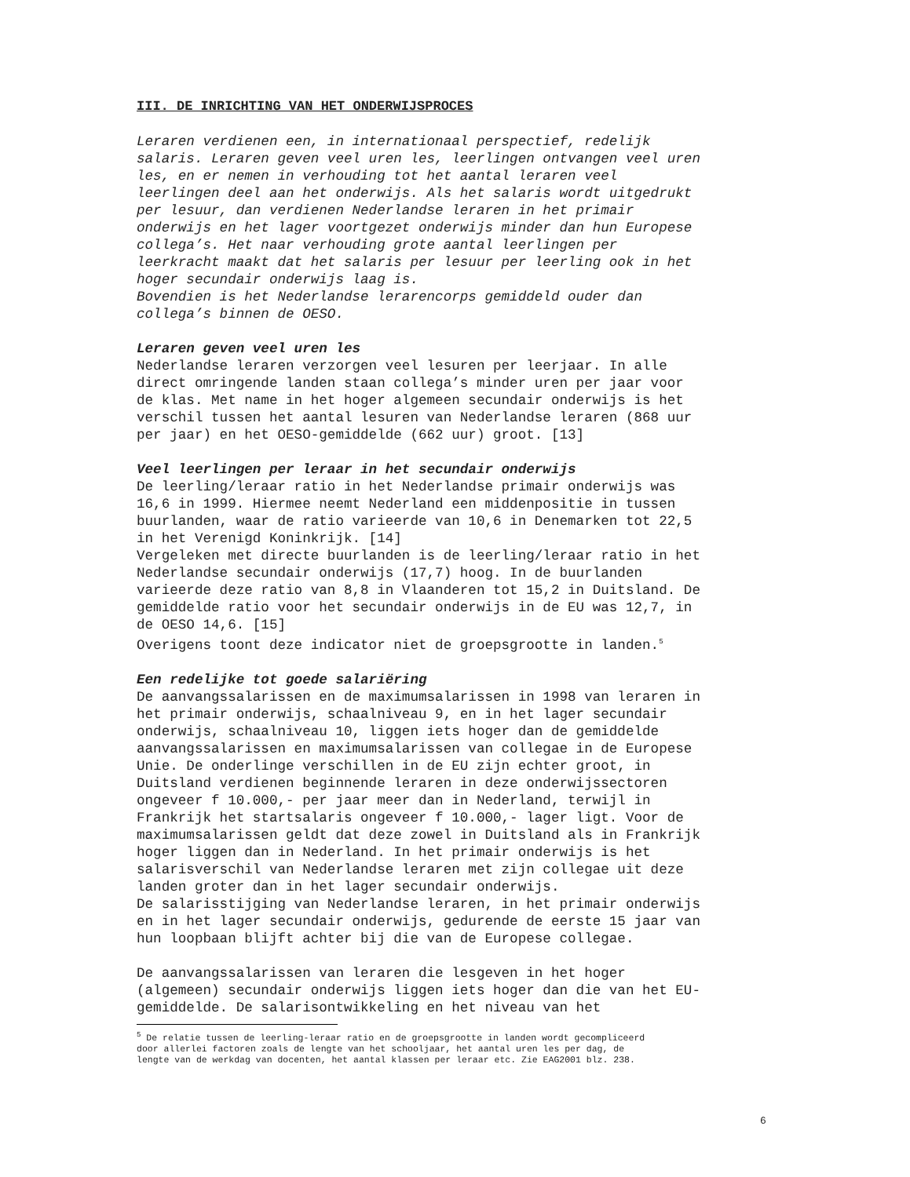III. DE INRICHTING VAN HET ONDERWIJSPROCES
Leraren verdienen een, in internationaal perspectief, redelijk salaris. Leraren geven veel uren les, leerlingen ontvangen veel uren les, en er nemen in verhouding tot het aantal leraren veel leerlingen deel aan het onderwijs. Als het salaris wordt uitgedrukt per lesuur, dan verdienen Nederlandse leraren in het primair onderwijs en het lager voortgezet onderwijs minder dan hun Europese collega’s. Het naar verhouding grote aantal leerlingen per leerkracht maakt dat het salaris per lesuur per leerling ook in het hoger secundair onderwijs laag is. Bovendien is het Nederlandse lerarencorps gemiddeld ouder dan collega’s binnen de OESO.
Leraren geven veel uren les
Nederlandse leraren verzorgen veel lesuren per leerjaar. In alle direct omringende landen staan collega’s minder uren per jaar voor de klas. Met name in het hoger algemeen secundair onderwijs is het verschil tussen het aantal lesuren van Nederlandse leraren (868 uur per jaar) en het OESO-gemiddelde (662 uur) groot. [13]
Veel leerlingen per leraar in het secundair onderwijs
De leerling/leraar ratio in het Nederlandse primair onderwijs was 16,6 in 1999. Hiermee neemt Nederland een middenpositie in tussen buurlanden, waar de ratio varieerde van 10,6 in Denemarken tot 22,5 in het Verenigd Koninkrijk. [14] Vergeleken met directe buurlanden is de leerling/leraar ratio in het Nederlandse secundair onderwijs (17,7) hoog. In de buurlanden varieerde deze ratio van 8,8 in Vlaanderen tot 15,2 in Duitsland. De gemiddelde ratio voor het secundair onderwijs in de EU was 12,7, in de OESO 14,6. [15] Overigens toont deze indicator niet de groepsgrootte in landen.<sup>5</sup>
Een redelijke tot goede salariëring
De aanvangssalarissen en de maximumsalarissen in 1998 van leraren in het primair onderwijs, schaalniveau 9, en in het lager secundair onderwijs, schaalniveau 10, liggen iets hoger dan de gemiddelde aanvangssalarissen en maximumsalarissen van collegae in de Europese Unie. De onderlinge verschillen in de EU zijn echter groot, in Duitsland verdienen beginnende leraren in deze onderwijssectoren ongeveer f 10.000,- per jaar meer dan in Nederland, terwijl in Frankrijk het startsalaris ongeveer f 10.000,- lager ligt. Voor de maximumsalarissen geldt dat deze zowel in Duitsland als in Frankrijk hoger liggen dan in Nederland. In het primair onderwijs is het salarisverschil van Nederlandse leraren met zijn collegae uit deze landen groter dan in het lager secundair onderwijs. De salarisstijging van Nederlandse leraren, in het primair onderwijs en in het lager secundair onderwijs, gedurende de eerste 15 jaar van hun loopbaan blijft achter bij die van de Europese collegae.
De aanvangssalarissen van leraren die lesgeven in het hoger (algemeen) secundair onderwijs liggen iets hoger dan die van het EU- gemiddelde. De salarisontwikkeling en het niveau van het
<sup>5</sup> De relatie tussen de leerling-leraar ratio en de groepsgrootte in landen wordt gecompliceerd door allerlei factoren zoals de lengte van het schooljaar, het aantal uren les per dag, de lengte van de werkdag van docenten, het aantal klassen per leraar etc. Zie EAG2001 blz. 238.
6